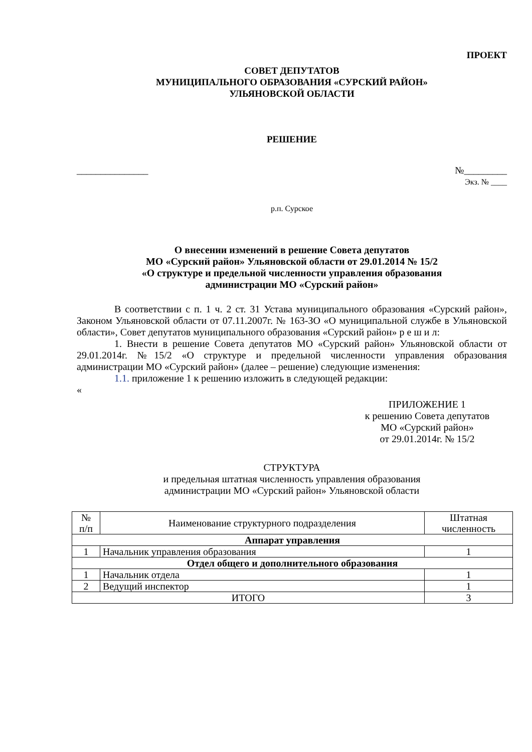ПРОЕКТ
СОВЕТ ДЕПУТАТОВ
МУНИЦИПАЛЬНОГО ОБРАЗОВАНИЯ «СУРСКИЙ РАЙОН»
УЛЬЯНОВСКОЙ ОБЛАСТИ
РЕШЕНИЕ
_______________ №_________
Экз. № ____
р.п. Сурское
О внесении изменений в решение Совета депутатов
МО «Сурский район» Ульяновской области от 29.01.2014 № 15/2
«О структуре и предельной численности управления образования
администрации МО «Сурский район»
В соответствии с п. 1 ч. 2 ст. 31 Устава муниципального образования «Сурский район», Законом Ульяновской области от 07.11.2007г. № 163-ЗО «О муниципальной службе в Ульяновской области», Совет депутатов муниципального образования «Сурский район» р е ш и л:
1. Внести в решение Совета депутатов МО «Сурский район» Ульяновской области от 29.01.2014г. №15/2 «О структуре и предельной численности управления образования администрации МО «Сурский район» (далее – решение) следующие изменения:
1.1. приложение 1 к решению изложить в следующей редакции:
«
ПРИЛОЖЕНИЕ 1
к решению Совета депутатов
МО «Сурский район»
от 29.01.2014г. № 15/2
СТРУКТУРА
и предельная штатная численность управления образования
администрации МО «Сурский район» Ульяновской области
| № п/п | Наименование структурного подразделения | Штатная численность |
| --- | --- | --- |
| Аппарат управления | | |
| 1 | Начальник управления образования | 1 |
| Отдел общего и дополнительного образования | | |
| 1 | Начальник отдела | 1 |
| 2 | Ведущий инспектор | 1 |
| ИТОГО | | 3 |